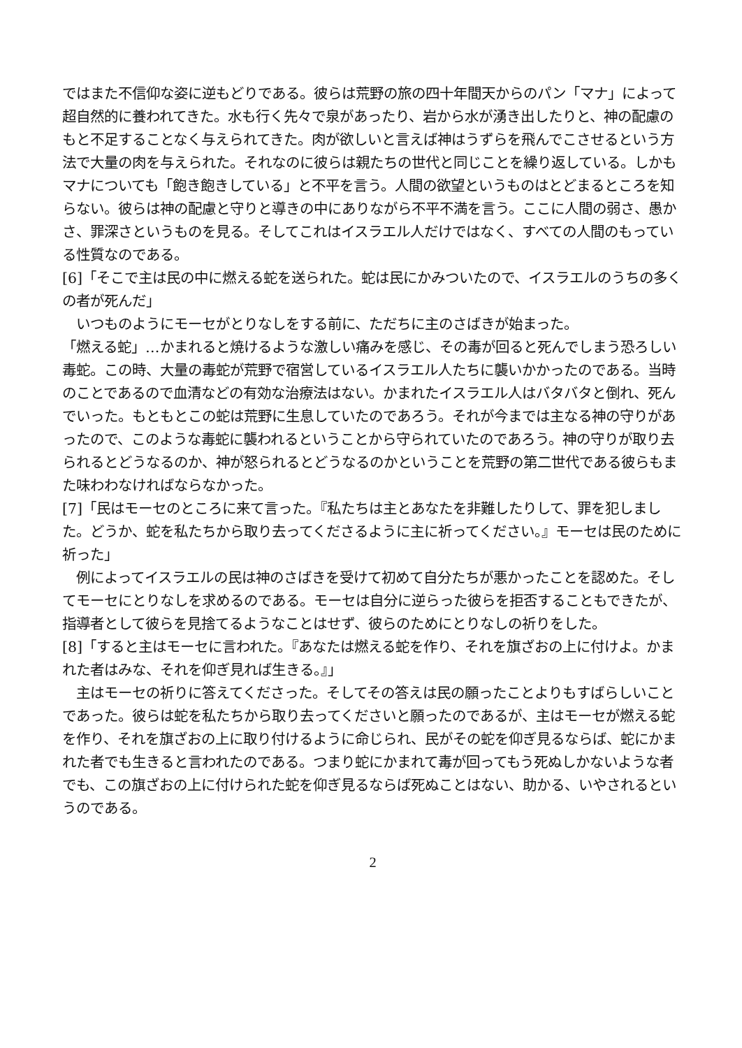ではまた不信仰な姿に逆もどりである。彼らは荒野の旅の四十年間天からのパン「マナ」によって超自然的に養われてきた。水も行く先々で泉があったり、岩から水が湧き出したりと、神の配慮のもと不足することなく与えられてきた。肉が欲しいと言えば神はうずらを飛んでこさせるという方法で大量の肉を与えられた。それなのに彼らは親たちの世代と同じことを繰り返している。しかもマナについても「飽き飽きしている」と不平を言う。人間の欲望というものはとどまるところを知らない。彼らは神の配慮と守りと導きの中にありながら不平不満を言う。ここに人間の弱さ、愚かさ、罪深さというものを見る。そしてこれはイスラエル人だけではなく、すべての人間のもっている性質なのである。
[6]「そこで主は民の中に燃える蛇を送られた。蛇は民にかみついたので、イスラエルのうちの多く
の者が死んだ」
　いつものようにモーセがとりなしをする前に、ただちに主のさばきが始まった。
「燃える蛇」…かまれると焼けるような激しい痛みを感じ、その毒が回ると死んでしまう恐ろしい毒蛇。この時、大量の毒蛇が荒野で宿営しているイスラエル人たちに襲いかかったのである。当時のことであるので血清などの有効な治療法はない。かまれたイスラエル人はバタバタと倒れ、死んでいった。もともとこの蛇は荒野に生息していたのであろう。それが今までは主なる神の守りがあったので、このような毒蛇に襲われるということから守られていたのであろう。神の守りが取り去られるとどうなるのか、神が怒られるとどうなるのかということを荒野の第二世代である彼らもまた味わわなければならなかった。
[7]「民はモーセのところに来て言った。『私たちは主とあなたを非難したりして、罪を犯しました。どうか、蛇を私たちから取り去ってくださるように主に祈ってください。』モーセは民のために祈った」
　例によってイスラエルの民は神のさばきを受けて初めて自分たちが悪かったことを認めた。そしてモーセにとりなしを求めるのである。モーセは自分に逆らった彼らを拒否することもできたが、指導者として彼らを見捨てるようなことはせず、彼らのためにとりなしの祈りをした。
[8]「すると主はモーセに言われた。『あなたは燃える蛇を作り、それを旗ざおの上に付けよ。かまれた者はみな、それを仰ぎ見れば生きる。』」
　主はモーセの祈りに答えてくださった。そしてその答えは民の願ったことよりもすばらしいことであった。彼らは蛇を私たちから取り去ってくださいと願ったのであるが、主はモーセが燃える蛇を作り、それを旗ざおの上に取り付けるように命じられ、民がその蛇を仰ぎ見るならば、蛇にかまれた者でも生きると言われたのである。つまり蛇にかまれて毒が回ってもう死ぬしかないような者でも、この旗ざおの上に付けられた蛇を仰ぎ見るならば死ぬことはない、助かる、いやされるというのである。
2